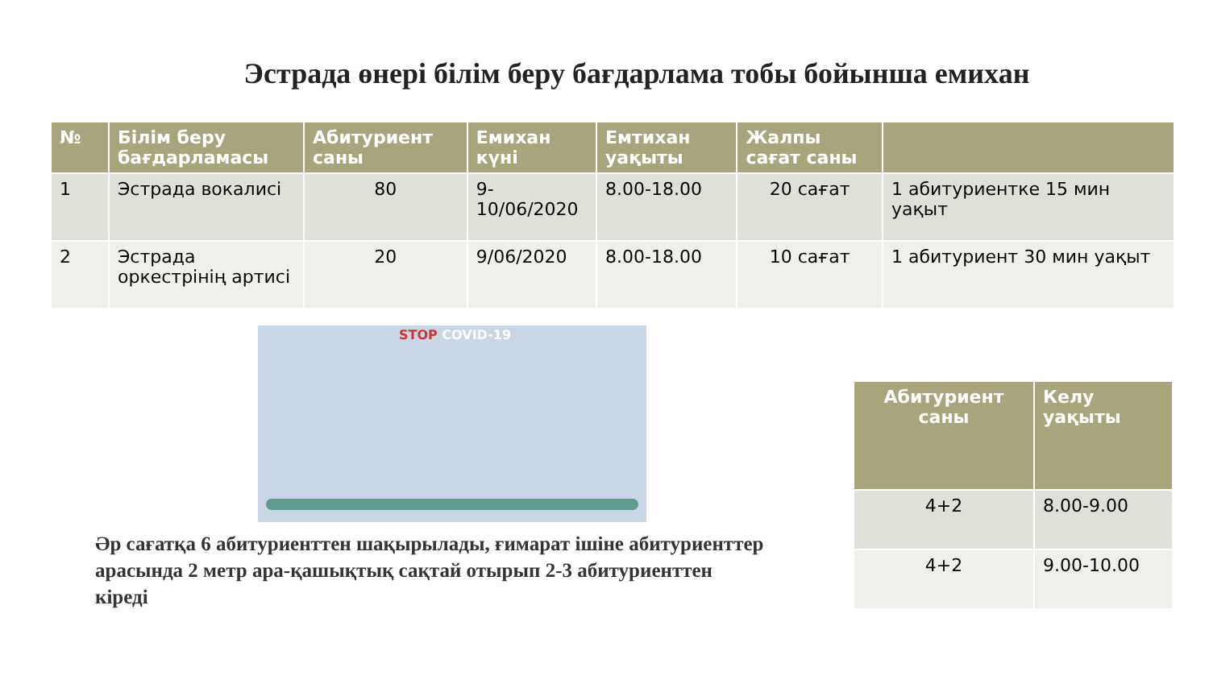Эстрада өнері білім беру бағдарлама тобы бойынша емихан
| № | Білім беру бағдарламасы | Абитуриент саны | Емихан күні | Емтихан уақыты | Жалпы сағат саны | |
| --- | --- | --- | --- | --- | --- | --- |
| 1 | Эстрада вокалисі | 80 | 9-10/06/2020 | 8.00-18.00 | 20 сағат | 1 абитуриентке 15 мин уақыт |
| 2 | Эстрада оркестрінің артисі | 20 | 9/06/2020 | 8.00-18.00 | 10 сағат | 1 абитуриент 30 мин уақыт |
STOP COVID-19
Әр сағатқа 6 абитуриенттен шақырылады, ғимарат ішіне абитуриенттер арасында 2 метр ара-қашықтық сақтай отырып 2-3 абитуриенттен кіреді
| Абитуриент саны | Келу уақыты |
| --- | --- |
| 4+2 | 8.00-9.00 |
| 4+2 | 9.00-10.00 |